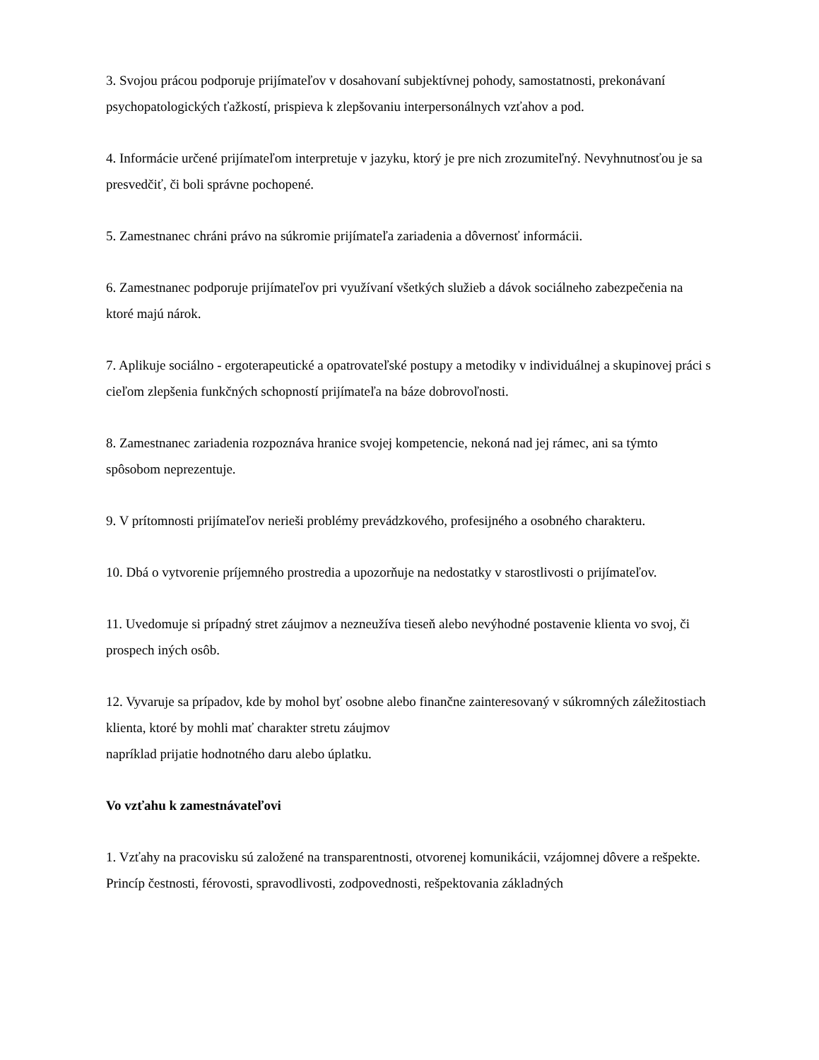3. Svojou prácou podporuje prijímateľov v dosahovaní subjektívnej pohody, samostatnosti, prekonávaní psychopatologických ťažkostí, prispieva k zlepšovaniu interpersonálnych vzťahov a pod.
4. Informácie určené prijímateľom interpretuje v jazyku, ktorý je pre nich zrozumiteľný. Nevyhnutnosťou je sa presvedčiť, či boli správne pochopené.
5. Zamestnanec chráni právo na súkromie prijímateľa zariadenia a dôvernosť informácii.
6. Zamestnanec podporuje prijímateľov pri využívaní všetkých služieb a dávok sociálneho zabezpečenia na ktoré majú nárok.
7. Aplikuje sociálno - ergoterapeutické a opatrovateľské postupy a metodiky v individuálnej a skupinovej práci s cieľom zlepšenia funkčných schopností prijímateľa na báze dobrovoľnosti.
8. Zamestnanec zariadenia rozpoznáva hranice svojej kompetencie, nekoná nad jej rámec, ani sa týmto spôsobom neprezentuje.
9. V prítomnosti prijímateľov nerieši problémy prevádzkového, profesijného a osobného charakteru.
10. Dbá o vytvorenie príjemného prostredia a upozorňuje na nedostatky v starostlivosti o prijímateľov.
11. Uvedomuje si prípadný stret záujmov a nezneužíva tieseň alebo nevýhodné postavenie klienta vo svoj, či prospech iných osôb.
12. Vyvaruje sa prípadov, kde by mohol byť osobne alebo finančne zainteresovaný v súkromných záležitostiach klienta, ktoré by mohli mať charakter stretu záujmov
napríklad prijatie hodnotného daru alebo úplatku.
Vo vzťahu k zamestnávateľovi
1. Vzťahy na pracovisku sú založené na transparentnosti, otvorenej komunikácii, vzájomnej dôvere a rešpekte. Princíp čestnosti, férovosti, spravodlivosti, zodpovednosti, rešpektovania základných